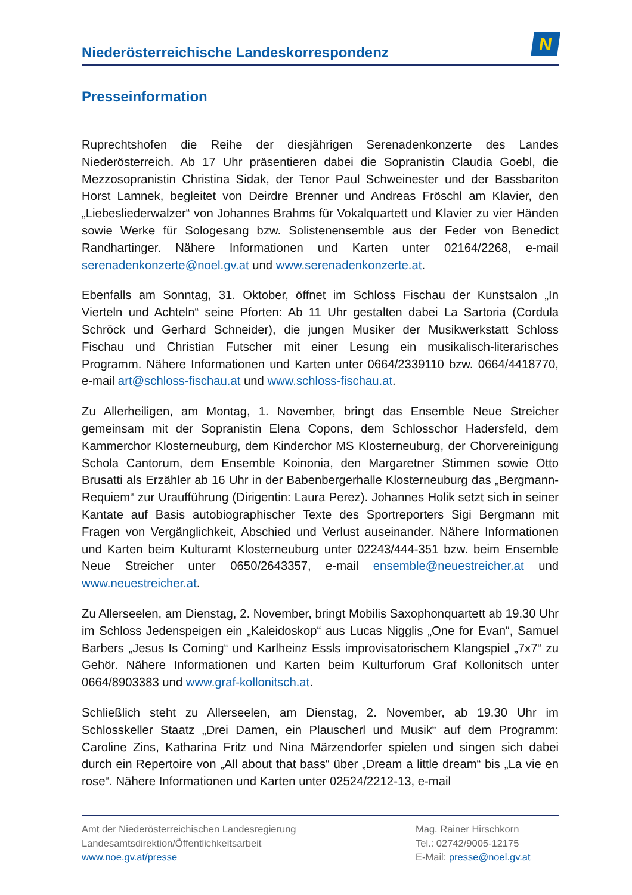Niederösterreichische Landeskorrespondenz
N
Presseinformation
Ruprechtshofen die Reihe der diesjährigen Serenadenkonzerte des Landes Niederösterreich. Ab 17 Uhr präsentieren dabei die Sopranistin Claudia Goebl, die Mezzosopranistin Christina Sidak, der Tenor Paul Schweinester und der Bassbariton Horst Lamnek, begleitet von Deirdre Brenner und Andreas Fröschl am Klavier, den „Liebesliederwalzer“ von Johannes Brahms für Vokalquartett und Klavier zu vier Händen sowie Werke für Sologesang bzw. Solistenensemble aus der Feder von Benedict Randhartinger. Nähere Informationen und Karten unter 02164/2268, e-mail serenadenkonzerte@noel.gv.at und www.serenadenkonzerte.at.
Ebenfalls am Sonntag, 31. Oktober, öffnet im Schloss Fischau der Kunstsalon „In Vierteln und Achteln“ seine Pforten: Ab 11 Uhr gestalten dabei La Sartoria (Cordula Schröck und Gerhard Schneider), die jungen Musiker der Musikwerkstatt Schloss Fischau und Christian Futscher mit einer Lesung ein musikalisch-literarisches Programm. Nähere Informationen und Karten unter 0664/2339110 bzw. 0664/4418770, e-mail art@schloss-fischau.at und www.schloss-fischau.at.
Zu Allerheiligen, am Montag, 1. November, bringt das Ensemble Neue Streicher gemeinsam mit der Sopranistin Elena Copons, dem Schlosschor Hadersfeld, dem Kammerchor Klosterneuburg, dem Kinderchor MS Klosterneuburg, der Chorvereinigung Schola Cantorum, dem Ensemble Koinonia, den Margaretner Stimmen sowie Otto Brusatti als Erzähler ab 16 Uhr in der Babenbergerhalle Klosterneuburg das „Bergmann-Requiem“ zur Uraufführung (Dirigentin: Laura Perez). Johannes Holik setzt sich in seiner Kantate auf Basis autobiographischer Texte des Sportreporters Sigi Bergmann mit Fragen von Vergänglichkeit, Abschied und Verlust auseinander. Nähere Informationen und Karten beim Kulturamt Klosterneuburg unter 02243/444-351 bzw. beim Ensemble Neue Streicher unter 0650/2643357, e-mail ensemble@neuestreicher.at und www.neuestreicher.at.
Zu Allerseelen, am Dienstag, 2. November, bringt Mobilis Saxophonquartett ab 19.30 Uhr im Schloss Jedenspeigen ein „Kaleidoskop“ aus Lucas Nigglis „One for Evan“, Samuel Barbers „Jesus Is Coming“ und Karlheinz Essls improvisatorischem Klangspiel „7x7“ zu Gehör. Nähere Informationen und Karten beim Kulturforum Graf Kollonitsch unter 0664/8903383 und www.graf-kollonitsch.at.
Schließlich steht zu Allerseelen, am Dienstag, 2. November, ab 19.30 Uhr im Schlosskeller Staatz „Drei Damen, ein Plauscherl und Musik“ auf dem Programm: Caroline Zins, Katharina Fritz und Nina Märzendorfer spielen und singen sich dabei durch ein Repertoire von „All about that bass“ über „Dream a little dream“ bis „La vie en rose“. Nähere Informationen und Karten unter 02524/2212-13, e-mail
Amt der Niederösterreichischen Landesregierung
Landesamtsdirektion/Öffentlichkeitsarbeit
www.noe.gv.at/presse
Mag. Rainer Hirschkorn
Tel.: 02742/9005-12175
E-Mail: presse@noel.gv.at